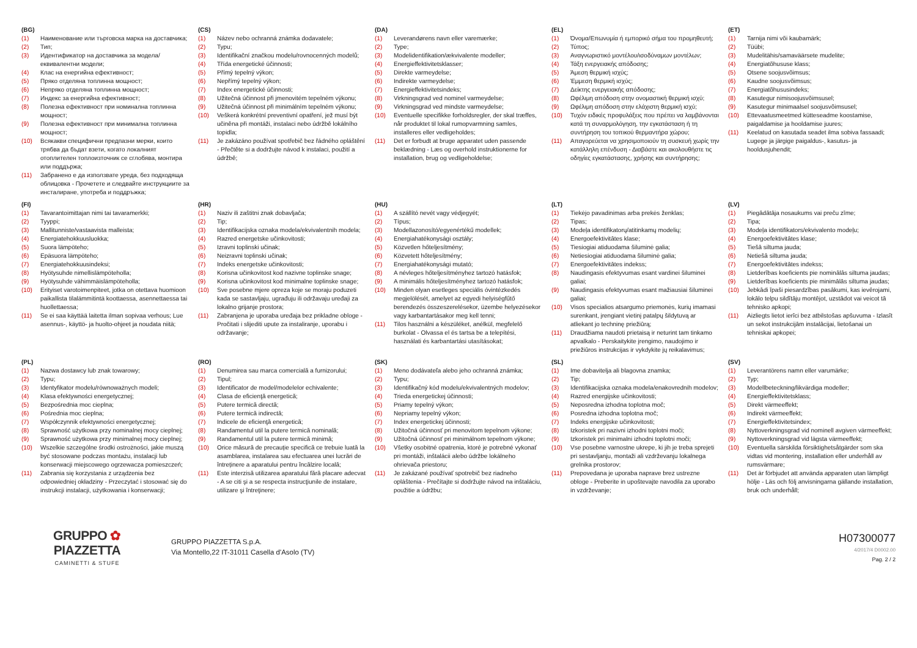(BG)
(1) Наименование или търговска марка на доставчика;
(2) Тип;
(3) Идентификатор на доставчика за модела/еквивалентни модели;
(4) Клас на енергийна ефективност;
(5) Пряко отделяна топлинна мощност;
(6) Непряко отделяна топлинна мощност;
(7) Индекс за енергийна ефективност;
(8) Полезна ефективност при номинална топлинна мощност;
(9) Полезна ефективност при минимална топлинна мощност;
(10) Всякакви специфични предпазни мерки, които трябва да бъдат взети, когато локалният отоплителен топлоизточник се сглобява, монтира или поддържа;
(11) Забранено е да използвате уреда, без подходяща облицовка - Прочетете и следвайте инструкциите за инсталиране, употреба и поддръжка;
(CS)
(1) Název nebo ochranná známka dodavatele;
(2) Typu;
(3) Identifikační značkou modelu/rovnocenných modelů;
(4) Třída energetické účinnosti;
(5) Přímý tepelný výkon;
(6) Nepřímý tepelný výkon;
(7) Index energetické účinnosti;
(8) Užitečná účinnost při jmenovitém tepelném výkonu;
(9) Užitečná účinnost při minimálním tepelném výkonu;
(10) Veškerá konkrétní preventivní opatření, jež musí být učiněna při montáži, instalaci nebo údržbě lokálního topidla;
(11) Je zakázáno používat spotřebič bez řádného opláštění - Přečtěte si a dodržujte návod k instalaci, použití a údržbě;
(DA)
(1) Leverandørens navn eller varemærke;
(2) Type;
(3) Modelidentifikation/ækvivalente modeller;
(4) Energieffektivitetsklasser;
(5) Direkte varmeydelse;
(6) Indirekte varmeydelse;
(7) Energieffektivitetsindeks;
(8) Virkningsgrad ved nominel varmeydelse;
(9) Virkningsgrad ved mindste varmeydelse;
(10) Eventuelle specifikke forholdsregler, der skal træffes, når produktet til lokal rumopvarmning samles, installeres eller vedligeholdes;
(11) Det er forbudt at bruge apparatet uden passende beklædning - Læs og overhold instruktionerne for installation, brug og vedligeholdelse;
(EL)
(1) Όνομα/Επωνυμία ή εμπορικό σήμα του προμηθευτή;
(2) Τύπος;
(3) Αναγνωριστικό μοντέλου/ισοδύναμων μοντέλων;
(4) Τάξη ενεργειακής απόδοσης;
(5) Άμεση θερμική ισχύς;
(6) Έμμεση θερμική ισχύς;
(7) Δείκτης ενεργειακής απόδοσης;
(8) Ωφέλιμη απόδοση στην ονομαστική θερμική ισχύ;
(9) Ωφέλιμη απόδοση στην ελάχιστη θερμική ισχύ;
(10) Τυχόν ειδικές προφυλάξεις που πρέπει να λαμβάνονται κατά τη συναρμολόγηση, την εγκατάσταση ή τη συντήρηση του τοπικού θερμαντήρα χώρου;
(11) Απαγορεύεται να χρησιμοποιούν τη συσκευή χωρίς την κατάλληλη επένδυση - Διαβάστε και ακολουθήστε τις οδηγίες εγκατάστασης, χρήσης και συντήρησης;
(ET)
(1) Tarnija nimi või kaubamärk;
(2) Tüübi;
(3) Mudelitähis/samaväärsete mudelite;
(4) Energiatõhususe klass;
(5) Otsene soojusvõimsus;
(6) Kaudne soojusvõimsus;
(7) Energiatõhususindeks;
(8) Kasutegur nimisoojusvõimsusel;
(9) Kasutegur minimaalsel soojusvõimsusel;
(10) Ettevaatusmeetmed kütteseadme koostamise, paigaldamise ja hooldamise juures;
(11) Keelatud on kasutada seadet ilma sobiva fassaadi; Lugege ja järgige paigaldus-, kasutus- ja hooldusjuhendit;
(FI)
(1) Tavarantoimittajan nimi tai tavaramerkki;
(2) Tyyppi;
(3) Mallitunniste/vastaavista malleista;
(4) Energiatehokkuusluokka;
(5) Suora lämpöteho;
(6) Epäsuora lämpöteho;
(7) Energiatehokkuusindeksi;
(8) Hyötysuhde nimellislämpöteholla;
(9) Hyötysuhde vähimmäislämpöteholla;
(10) Erityiset varotoimenpiteet, jotka on otettava huomioon paikallista tilalämmitintä koottaessa, asennettaessa tai huollettaessa;
(11) Se ei saa käyttää laitetta ilman sopivaa verhous; Lue asennus-, käyttö- ja huolto-ohjeet ja noudata niitä;
(HR)
(1) Naziv ili zaštitni znak dobavljača;
(2) Tip;
(3) Identifikacijska oznaka modela/ekvivalentnih modela;
(4) Razred energetske učinkovitosti;
(5) Izravni toplinski učinak;
(6) Neizravni toplinski učinak;
(7) Indeks energetske učinkovitosti;
(8) Korisna učinkovitost kod nazivne toplinske snage;
(9) Korisna učinkovitost kod minimalne toplinske snage;
(10) Sve posebne mjere opreza koje se moraju poduzeti kada se sastavljaju, ugrađuju ili održavaju uređaji za lokalno grijanje prostora;
(11) Zabranjena je uporaba uređaja bez prikladne obloge - Pročitati i slijediti upute za instaliranje, uporabu i održavanje;
(HU)
(1) A szállító nevét vagy védjegyét;
(2) Típus;
(3) Modellazonosító/egyenértékű modellek;
(4) Energiahatékonysági osztály;
(5) Közvetlen hőteljesítmény;
(6) Közvetett hőteljesítmény;
(7) Energiahatékonysági mutató;
(8) A névleges hőteljesítményhez tartozó hatásfok;
(9) A minimális hőteljesítményhez tartozó hatásfok;
(10) Minden olyan esetleges speciális óvintézkedés megjelölését, amelyet az egyedi helyiségfűtő berendezés összeszerelésekor, üzembe helyezésekor vagy karbantartásakor meg kell tenni;
(11) Tilos használni a készüléket, anélkül, megfelelő burkolat - Olvassa el és tartsa be a telepítési, használati és karbantartási utasításokat;
(LT)
(1) Tiekėjo pavadinimas arba prekės ženklas;
(2) Tipas;
(3) Modeļa identifikatorų/atitinkamų modelių;
(4) Energoefektivitātes klase;
(5) Tiesiogiai atiduodama šiluminė galia;
(6) Netiesiogiai atiduodama šiluminė galia;
(7) Energoefektivitātes indekss;
(8) Naudingasis efektyvumas esant vardinei šiluminei galiai;
(9) Naudingasis efektyvumas esant mažiausiai šiluminei galiai;
(10) Visos specialios atsargumo priemonės, kurių imamasi surenkant, įrengiant vietinį patalpų šildytuvą ar atliekant jo techninę priežiūrą;
(11) Draudžiama naudoti prietaisą ir neturint tam tinkamo apvalkalo - Perskaitykite įrengimo, naudojimo ir priežiūros instrukcijas ir vykdykite jų reikalavimus;
(LV)
(1) Piegādātāja nosaukums vai preču zīme;
(2) Tipa;
(3) Modeļa identifikators/ekvivalento modeļu;
(4) Energoefektivitātes klase;
(5) Tiešā siltuma jauda;
(6) Netiešā siltuma jauda;
(7) Energoefektivitātes indekss;
(8) Lietderības koeficients pie nominālās siltuma jaudas;
(9) Lietderības koeficients pie minimālās siltuma jaudas;
(10) Jebkādi īpaši piesardzības pasākumi, kas ievērojami, lokālo telpu sildītāju montējot, uzstādot vai veicot tā tehnisko apkopi;
(11) Aizliegts lietot ierīci bez atbilstošas apšuvuma - Izlasīt un sekot instrukcijām instalācijai, lietošanai un tehniskai apkopei;
(PL)
(1) Nazwa dostawcy lub znak towarowy;
(2) Typu;
(3) Identyfikator modelu/równoważnych modeli;
(4) Klasa efektywności energetycznej;
(5) Bezpośrednia moc cieplna;
(6) Pośrednia moc cieplna;
(7) Współczynnik efektywności energetycznej;
(8) Sprawność użytkowa przy nominalnej mocy cieplnej;
(9) Sprawność użytkowa przy minimalnej mocy cieplnej;
(10) Wszelkie szczególne środki ostrożności, jakie muszą być stosowane podczas montażu, instalacji lub konserwacji miejscowego ogrzewacza pomieszczeń;
(11) Zabrania się korzystania z urządzenia bez odpowiedniej okładziny - Przeczytać i stosować się do instrukcji instalacji, użytkowania i konserwacji;
(RO)
(1) Denumirea sau marca comercială a furnizorului;
(2) Tipul;
(3) Identificator de model/modelelor echivalente;
(4) Clasa de eficienţă energetică;
(5) Putere termică directă;
(6) Putere termică indirectă;
(7) Indicele de eficienţă energetică;
(8) Randamentul util la putere termică nominală;
(9) Randamentul util la putere termică minimă;
(10) Orice măsură de precauție specifică ce trebuie luată la asamblarea, instalarea sau efectuarea unei lucrări de întreținere a aparatului pentru încălzire locală;
(11) Este interzisă utilizarea aparatului fără placare adecvat - A se citi şi a se respecta instrucţiunile de instalare, utilizare şi întreţinere;
(SK)
(1) Meno dodávateľa alebo jeho ochranná známka;
(2) Typu;
(3) Identifikačný kód modelu/ekvivalentných modelov;
(4) Trieda energetickej účinnosti;
(5) Priamy tepelný výkon;
(6) Nepriamy tepelný výkon;
(7) Index energetickej účinnosti;
(8) Užitočná účinnosť pri menovitom tepelnom výkone;
(9) Užitočná účinnosť pri minimálnom tepelnom výkone;
(10) Všetky osobitné opatrenia, ktoré je potrebné vykonať pri montáži, inštalácii alebo údržbe lokálneho ohrievača priestoru;
(11) Je zakázané používať spotrebič bez riadneho opláštenia - Prečítajte si dodržujte návod na inštaláciu, použitie a údržbu;
(SL)
(1) Ime dobavitelja ali blagovna znamka;
(2) Tip;
(3) Identifikacijska oznaka modela/enakovrednih modelov;
(4) Razred energijske učinkovitosti;
(5) Neposredna izhodna toplotna moč;
(6) Posredna izhodna toplotna moč;
(7) Indeks energijske učinkovitosti;
(8) Izkoristek pri nazivni izhodni toplotni moči;
(9) Izkoristek pri minimalni izhodni toplotni moči;
(10) Vse posebne varnostne ukrepe, ki jih je treba sprejeti pri sestavljanju, montaži ali vzdrževanju lokalnega grelnika prostorov;
(11) Prepovedana je uporaba naprave brez ustrezne obloge - Preberite in upoštevajte navodila za uporabo in vzdrževanje;
(SV)
(1) Leverantörens namn eller varumärke;
(2) Typ;
(3) Modellbeteckning/likvärdiga modeller;
(4) Energieffektivitetsklass;
(5) Direkt värmeeffekt;
(6) Indirekt värmeeffekt;
(7) Energieffektivitetsindex;
(8) Nyttoverkningsgrad vid nominell avgiven värmeeffekt;
(9) Nyttoverkningsgrad vid lägsta värmeeffekt;
(10) Eventuella särskilda försiktighetsåtgärder som ska vidtas vid montering, installation eller underhåll av rumsvärmare;
(11) Det är förbjudet att använda apparaten utan lämpligt hölje - Läs och följ anvisningarna gällande installation, bruk och underhåll;
GRUPPO ✿ PIAZZETTA
CAMINETTI & STUFE
GRUPPO PIAZZETTA S.p.A.
Via Montello,22 IT-31011 Casella d'Asolo (TV)
H07300077
4/2017/4 D0002.00
Pag. 2 / 2